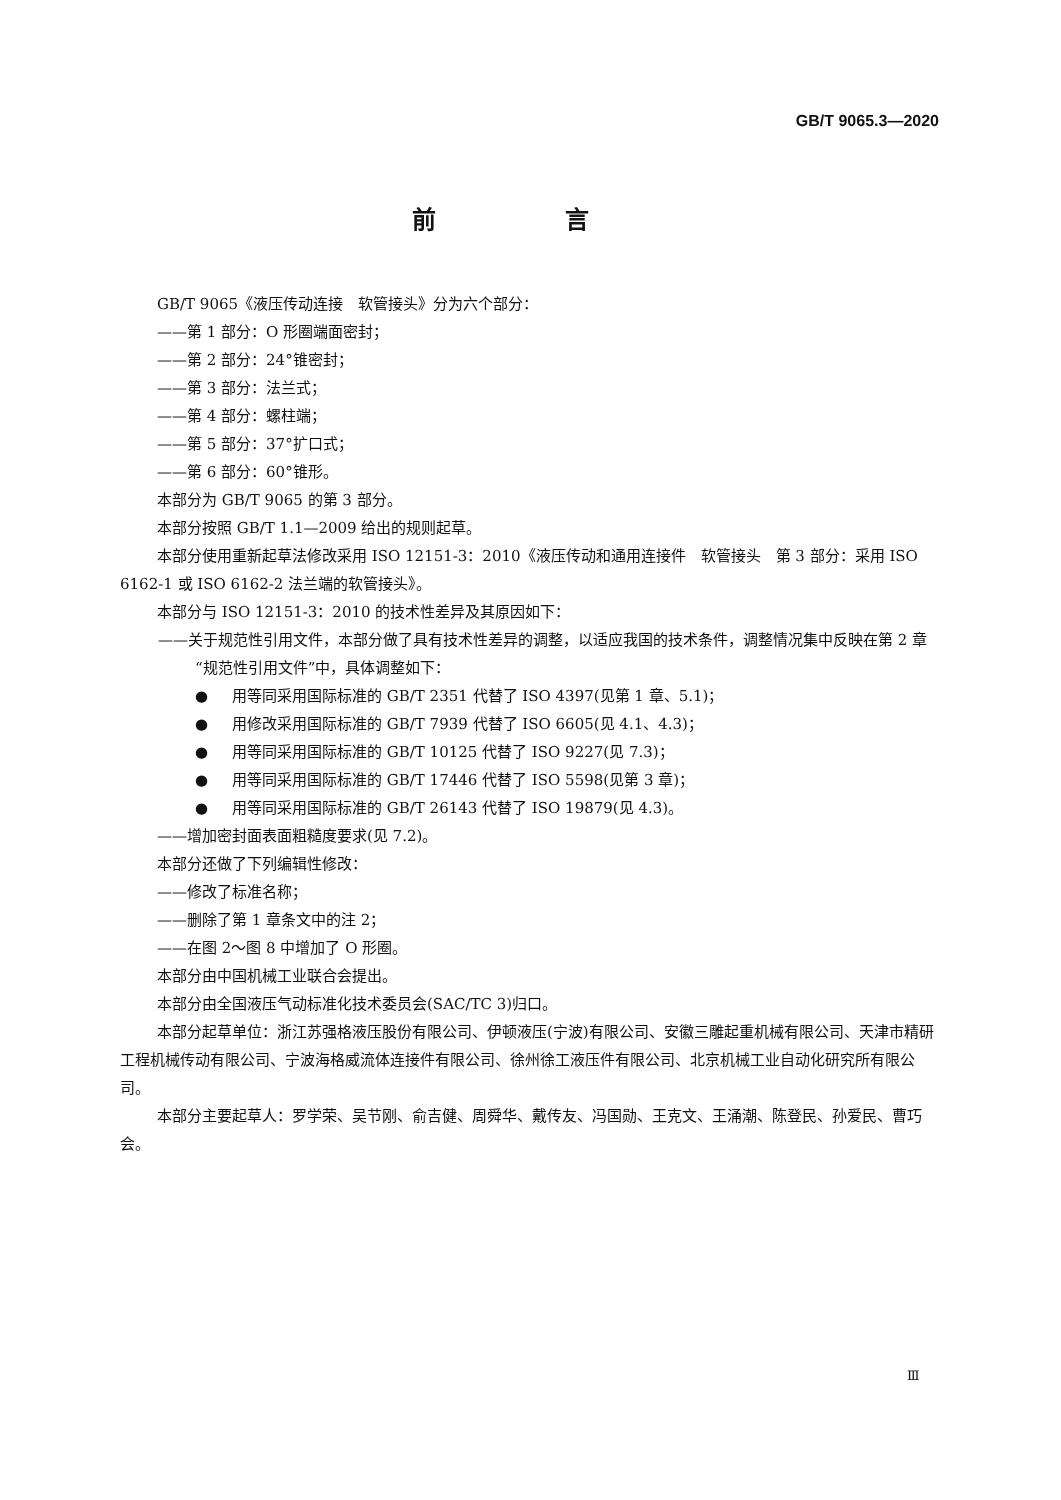GB/T 9065.3—2020
前 言
GB/T 9065《液压传动连接　软管接头》分为六个部分：
——第 1 部分：O 形圈端面密封；
——第 2 部分：24°锥密封；
——第 3 部分：法兰式；
——第 4 部分：螺柱端；
——第 5 部分：37°扩口式；
——第 6 部分：60°锥形。
本部分为 GB/T 9065 的第 3 部分。
本部分按照 GB/T 1.1—2009 给出的规则起草。
本部分使用重新起草法修改采用 ISO 12151-3：2010《液压传动和通用连接件　软管接头　第 3 部分：采用 ISO 6162-1 或 ISO 6162-2 法兰端的软管接头》。
本部分与 ISO 12151-3：2010 的技术性差异及其原因如下：
——关于规范性引用文件，本部分做了具有技术性差异的调整，以适应我国的技术条件，调整情况集中反映在第 2 章“规范性引用文件”中，具体调整如下：
● 用等同采用国际标准的 GB/T 2351 代替了 ISO 4397(见第 1 章、5.1)；
● 用修改采用国际标准的 GB/T 7939 代替了 ISO 6605(见 4.1、4.3)；
● 用等同采用国际标准的 GB/T 10125 代替了 ISO 9227(见 7.3)；
● 用等同采用国际标准的 GB/T 17446 代替了 ISO 5598(见第 3 章)；
● 用等同采用国际标准的 GB/T 26143 代替了 ISO 19879(见 4.3)。
——增加密封面表面粗糙度要求(见 7.2)。
本部分还做了下列编辑性修改：
——修改了标准名称；
——删除了第 1 章条文中的注 2；
——在图 2～图 8 中增加了 O 形圈。
本部分由中国机械工业联合会提出。
本部分由全国液压气动标准化技术委员会(SAC/TC 3)归口。
本部分起草单位：浙江苏强格液压股份有限公司、伊顿液压(宁波)有限公司、安徽三雕起重机械有限公司、天津市精研工程机械传动有限公司、宁波海格威流体连接件有限公司、徐州徐工液压件有限公司、北京机械工业自动化研究所有限公司。
本部分主要起草人：罗学荣、吴节刚、俞吉健、周舜华、戴传友、冯国勋、王克文、王涌潮、陈登民、孙爱民、曹巧会。
Ⅲ